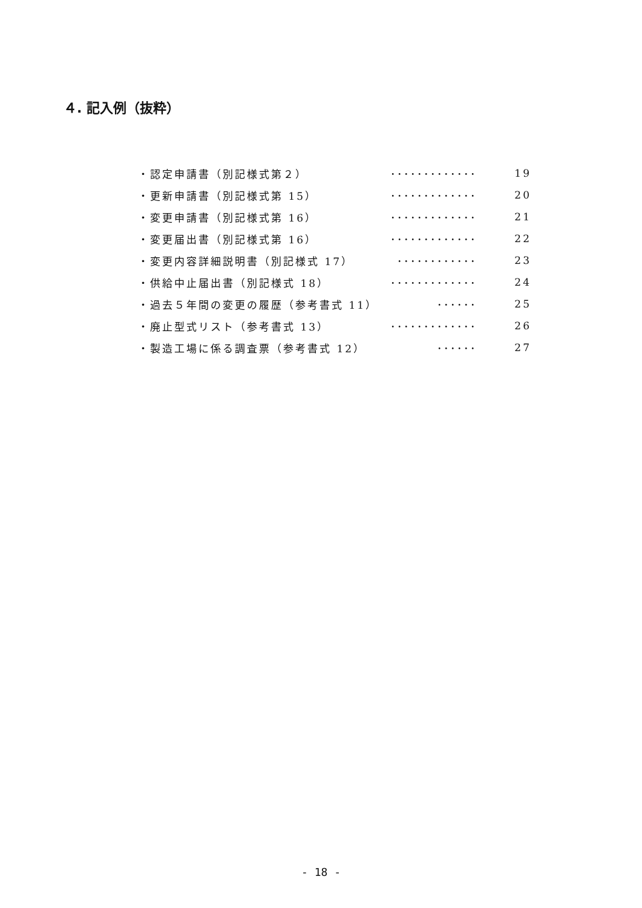４. 記入例（抜粋）
| ・認定申請書（別記様式第２） | ･････････････ | 19 |
| ・更新申請書（別記様式第 15） | ･････････････ | 20 |
| ・変更申請書（別記様式第 16） | ･････････････ | 21 |
| ・変更届出書（別記様式第 16） | ･････････････ | 22 |
| ・変更内容詳細説明書（別記様式 17） | ････････････ | 23 |
| ・供給中止届出書（別記様式 18） | ･････････････ | 24 |
| ・過去５年間の変更の履歴（参考書式 11） | ･･････ | 25 |
| ・廃止型式リスト（参考書式 13） | ･････････････ | 26 |
| ・製造工場に係る調査票（参考書式 12） | ･･････ | 27 |
- 18 -